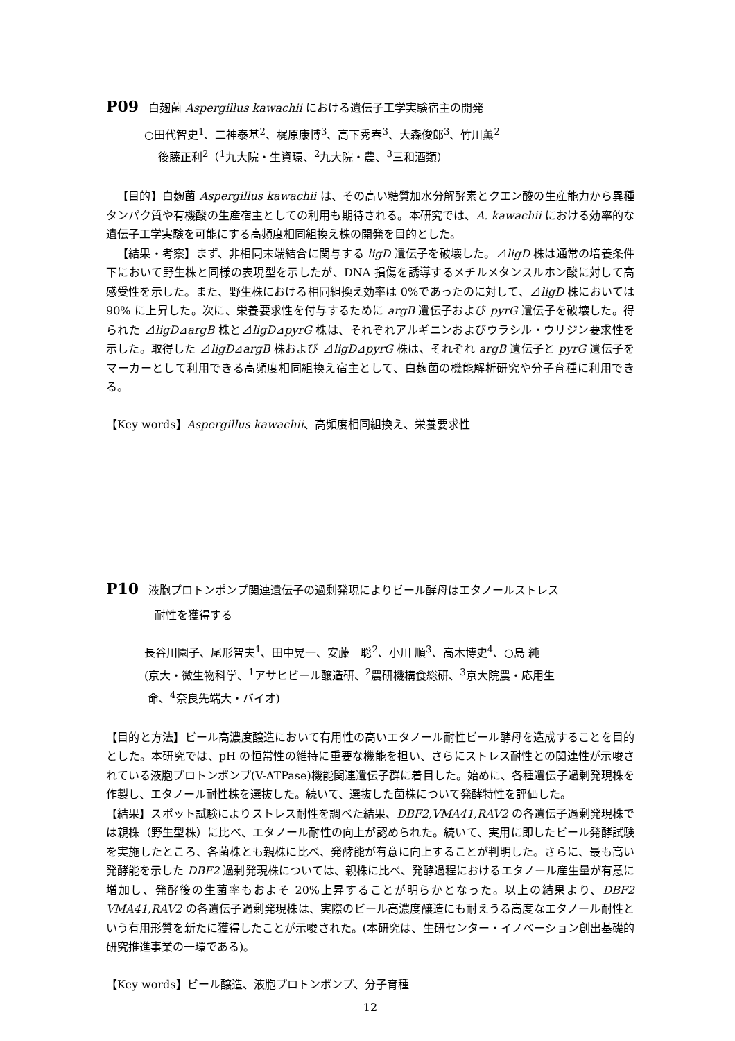P09 白麹菌 Aspergillus kawachii における遺伝子工学実験宿主の開発
○田代智史<sup>1</sup>、二神泰基<sup>2</sup>、梶原康博<sup>3</sup>、高下秀春<sup>3</sup>、大森俊郎<sup>3</sup>、竹川薫<sup>2</sup>
後藤正利<sup>2</sup>（<sup>1</sup>九大院・生資環、<sup>2</sup>九大院・農、<sup>3</sup>三和酒類）
【目的】白麹菌 Aspergillus kawachii は、その高い糖質加水分解酵素とクエン酸の生産能力から異種タンパク質や有機酸の生産宿主としての利用も期待される。本研究では、A. kawachii における効率的な遺伝子工学実験を可能にする高頻度相同組換え株の開発を目的とした。
【結果・考察】まず、非相同末端結合に関与する ligD 遺伝子を破壊した。⊿ligD 株は通常の培養条件下において野生株と同様の表現型を示したが、DNA 損傷を誘導するメチルメタンスルホン酸に対して高感受性を示した。また、野生株における相同組換え効率は 0%であったのに対して、⊿ligD 株においては 90% に上昇した。次に、栄養要求性を付与するために argB 遺伝子および pyrG 遺伝子を破壊した。得られた ⊿ligD⊿argB 株と⊿ligD⊿pyrG 株は、それぞれアルギニンおよびウラシル・ウリジン要求性を示した。取得した ⊿ligD⊿argB 株および ⊿ligD⊿pyrG 株は、それぞれ argB 遺伝子と pyrG 遺伝子をマーカーとして利用できる高頻度相同組換え宿主として、白麹菌の機能解析研究や分子育種に利用できる。
【Key words】Aspergillus kawachii、高頻度相同組換え、栄養要求性
P10 液胞プロトンポンプ関連遺伝子の過剰発現によりビール酵母はエタノールストレス
耐性を獲得する
長谷川園子、尾形智夫<sup>1</sup>、田中晃一、安藤　聡<sup>2</sup>、小川 順<sup>3</sup>、高木博史<sup>4</sup>、○島 純
(京大・微生物科学、<sup>1</sup>アサヒビール醸造研、<sup>2</sup>農研機構食総研、<sup>3</sup>京大院農・応用生
命、<sup>4</sup>奈良先端大・バイオ)
【目的と方法】ビール高濃度醸造において有用性の高いエタノール耐性ビール酵母を造成することを目的とした。本研究では、pH の恒常性の維持に重要な機能を担い、さらにストレス耐性との関連性が示唆されている液胞プロトンポンプ(V-ATPase)機能関連遺伝子群に着目した。始めに、各種遺伝子過剰発現株を作製し、エタノール耐性株を選抜した。続いて、選抜した菌株について発酵特性を評価した。
【結果】スポット試験によりストレス耐性を調べた結果、DBF2,VMA41,RAV2 の各遺伝子過剰発現株では親株（野生型株）に比べ、エタノール耐性の向上が認められた。続いて、実用に即したビール発酵試験を実施したところ、各菌株とも親株に比べ、発酵能が有意に向上することが判明した。さらに、最も高い発酵能を示した DBF2 過剰発現株については、親株に比べ、発酵過程におけるエタノール産生量が有意に増加し、発酵後の生菌率もおよそ 20%上昇することが明らかとなった。以上の結果より、DBF2 VMA41,RAV2 の各遺伝子過剰発現株は、実際のビール高濃度醸造にも耐えうる高度なエタノール耐性という有用形質を新たに獲得したことが示唆された。(本研究は、生研センター・イノベーション創出基礎的研究推進事業の一環である)。
【Key words】ビール醸造、液胞プロトンポンプ、分子育種
12